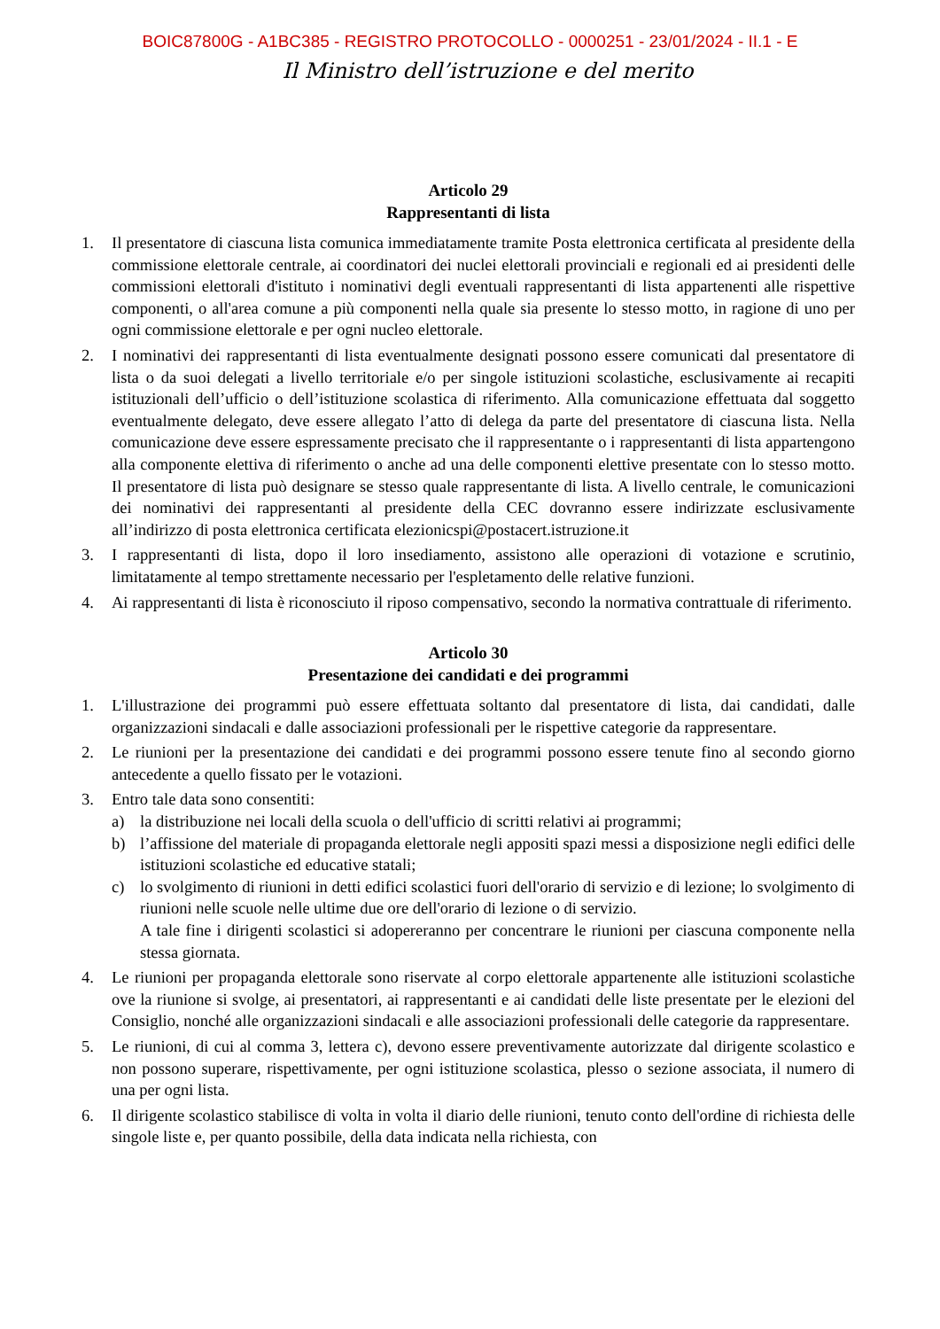BOIC87800G - A1BC385 - REGISTRO PROTOCOLLO - 0000251 - 23/01/2024 - II.1 - E
Il Ministro dell’istruzione e del merito
Articolo 29
Rappresentanti di lista
1. Il presentatore di ciascuna lista comunica immediatamente tramite Posta elettronica certificata al presidente della commissione elettorale centrale, ai coordinatori dei nuclei elettorali provinciali e regionali ed ai presidenti delle commissioni elettorali d'istituto i nominativi degli eventuali rappresentanti di lista appartenenti alle rispettive componenti, o all'area comune a più componenti nella quale sia presente lo stesso motto, in ragione di uno per ogni commissione elettorale e per ogni nucleo elettorale.
2. I nominativi dei rappresentanti di lista eventualmente designati possono essere comunicati dal presentatore di lista o da suoi delegati a livello territoriale e/o per singole istituzioni scolastiche, esclusivamente ai recapiti istituzionali dell’ufficio o dell’istituzione scolastica di riferimento. Alla comunicazione effettuata dal soggetto eventualmente delegato, deve essere allegato l’atto di delega da parte del presentatore di ciascuna lista. Nella comunicazione deve essere espressamente precisato che il rappresentante o i rappresentanti di lista appartengono alla componente elettiva di riferimento o anche ad una delle componenti elettive presentate con lo stesso motto. Il presentatore di lista può designare se stesso quale rappresentante di lista. A livello centrale, le comunicazioni dei nominativi dei rappresentanti al presidente della CEC dovranno essere indirizzate esclusivamente all’indirizzo di posta elettronica certificata elezionicspi@postacert.istruzione.it
3. I rappresentanti di lista, dopo il loro insediamento, assistono alle operazioni di votazione e scrutinio, limitatamente al tempo strettamente necessario per l'espletamento delle relative funzioni.
4. Ai rappresentanti di lista è riconosciuto il riposo compensativo, secondo la normativa contrattuale di riferimento.
Articolo 30
Presentazione dei candidati e dei programmi
1. L'illustrazione dei programmi può essere effettuata soltanto dal presentatore di lista, dai candidati, dalle organizzazioni sindacali e dalle associazioni professionali per le rispettive categorie da rappresentare.
2. Le riunioni per la presentazione dei candidati e dei programmi possono essere tenute fino al secondo giorno antecedente a quello fissato per le votazioni.
3. Entro tale data sono consentiti:
a) la distribuzione nei locali della scuola o dell'ufficio di scritti relativi ai programmi;
b) l’affissione del materiale di propaganda elettorale negli appositi spazi messi a disposizione negli edifici delle istituzioni scolastiche ed educative statali;
c) lo svolgimento di riunioni in detti edifici scolastici fuori dell'orario di servizio e di lezione; lo svolgimento di riunioni nelle scuole nelle ultime due ore dell'orario di lezione o di servizio.
A tale fine i dirigenti scolastici si adopereranno per concentrare le riunioni per ciascuna componente nella stessa giornata.
4. Le riunioni per propaganda elettorale sono riservate al corpo elettorale appartenente alle istituzioni scolastiche ove la riunione si svolge, ai presentatori, ai rappresentanti e ai candidati delle liste presentate per le elezioni del Consiglio, nonché alle organizzazioni sindacali e alle associazioni professionali delle categorie da rappresentare.
5. Le riunioni, di cui al comma 3, lettera c), devono essere preventivamente autorizzate dal dirigente scolastico e non possono superare, rispettivamente, per ogni istituzione scolastica, plesso o sezione associata, il numero di una per ogni lista.
6. Il dirigente scolastico stabilisce di volta in volta il diario delle riunioni, tenuto conto dell'ordine di richiesta delle singole liste e, per quanto possibile, della data indicata nella richiesta, con